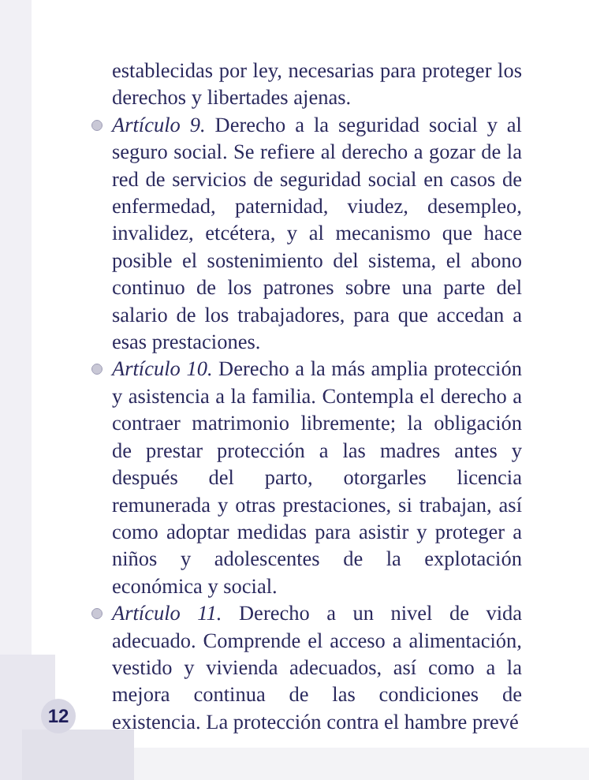establecidas por ley, necesarias para proteger los derechos y libertades ajenas.
Artículo 9. Derecho a la seguridad social y al seguro social. Se refiere al derecho a gozar de la red de servicios de seguridad social en casos de enfermedad, paternidad, viudez, desempleo, invalidez, etcétera, y al mecanismo que hace posible el sostenimiento del sistema, el abono continuo de los patrones sobre una parte del salario de los trabajadores, para que accedan a esas prestaciones.
Artículo 10. Derecho a la más amplia protección y asistencia a la familia. Contempla el derecho a contraer matrimonio libremente; la obligación de prestar protección a las madres antes y después del parto, otorgarles licencia remunerada y otras prestaciones, si trabajan, así como adoptar medidas para asistir y proteger a niños y adolescentes de la explotación económica y social.
Artículo 11. Derecho a un nivel de vida adecuado. Comprende el acceso a alimentación, vestido y vivienda adecuados, así como a la mejora continua de las condiciones de existencia. La protección contra el hambre prevé
12